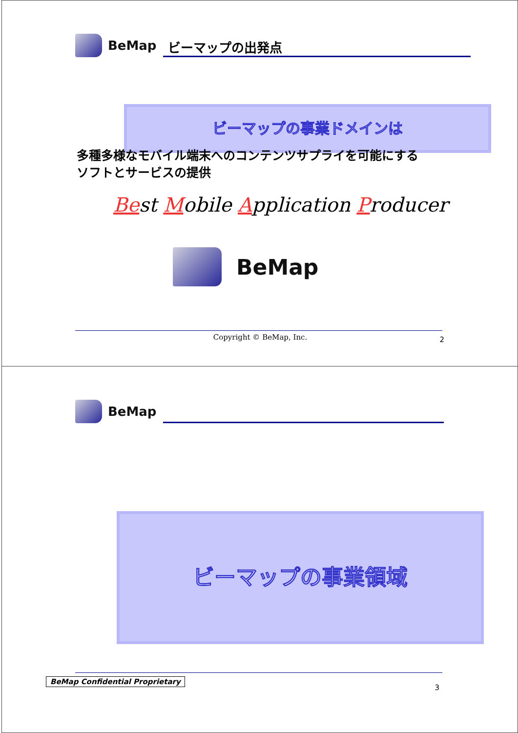BeMap
ビーマップの出発点
ビーマップの事業ドメインは
多種多様なモバイル端末へのコンテンツサプライを可能にする
ソフトとサービスの提供
Best Mobile Application Producer
BeMap
Copyright © BeMap, Inc. 2
BeMap
ビーマップの事業領域
BeMap Confidential Proprietary
3